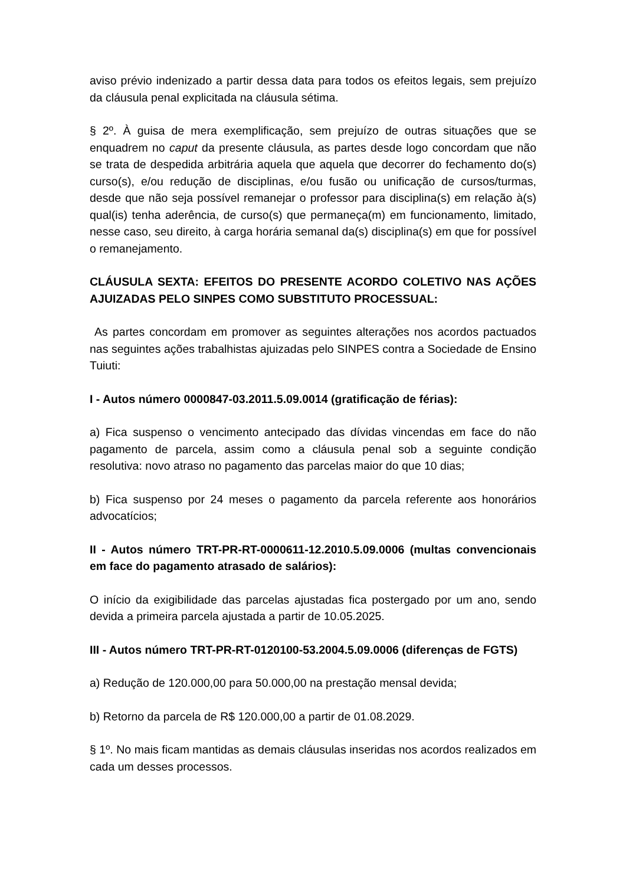aviso prévio indenizado a partir dessa data para todos os efeitos legais, sem prejuízo da cláusula penal explicitada na cláusula sétima.
§ 2º. À guisa de mera exemplificação, sem prejuízo de outras situações que se enquadrem no caput da presente cláusula, as partes desde logo concordam que não se trata de despedida arbitrária aquela que aquela que decorrer do fechamento do(s) curso(s), e/ou redução de disciplinas, e/ou fusão ou unificação de cursos/turmas, desde que não seja possível remanejar o professor para disciplina(s) em relação à(s) qual(is) tenha aderência, de curso(s) que permaneça(m) em funcionamento, limitado, nesse caso, seu direito, à carga horária semanal da(s) disciplina(s) em que for possível o remanejamento.
CLÁUSULA SEXTA: EFEITOS DO PRESENTE ACORDO COLETIVO NAS AÇÕES AJUIZADAS PELO SINPES COMO SUBSTITUTO PROCESSUAL:
As partes concordam em promover as seguintes alterações nos acordos pactuados nas seguintes ações trabalhistas ajuizadas pelo SINPES contra a Sociedade de Ensino Tuiuti:
I - Autos número 0000847-03.2011.5.09.0014 (gratificação de férias):
a) Fica suspenso o vencimento antecipado das dívidas vincendas em face do não pagamento de parcela, assim como a cláusula penal sob a seguinte condição resolutiva: novo atraso no pagamento das parcelas maior do que 10 dias;
b) Fica suspenso por 24 meses o pagamento da parcela referente aos honorários advocatícios;
II - Autos número TRT-PR-RT-0000611-12.2010.5.09.0006 (multas convencionais em face do pagamento atrasado de salários):
O início da exigibilidade das parcelas ajustadas fica postergado por um ano, sendo devida a primeira parcela ajustada a partir de 10.05.2025.
III - Autos número TRT-PR-RT-0120100-53.2004.5.09.0006 (diferenças de FGTS)
a) Redução de 120.000,00 para 50.000,00 na prestação mensal devida;
b) Retorno da parcela de R$ 120.000,00 a partir de 01.08.2029.
§ 1º. No mais ficam mantidas as demais cláusulas inseridas nos acordos realizados em cada um desses processos.